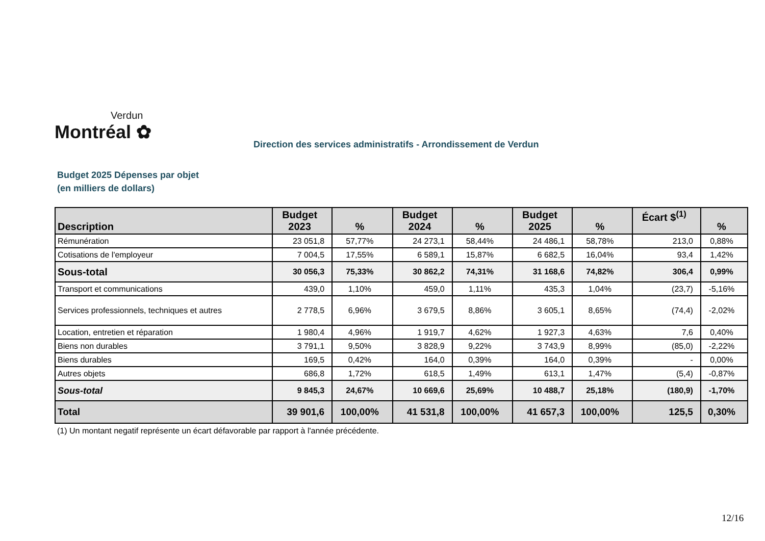Verdun
Montréal ✿
Direction des services administratifs - Arrondissement de Verdun
Budget 2025 Dépenses par objet
(en milliers de dollars)
| Description | Budget 2023 | % | Budget 2024 | % | Budget 2025 | % | Écart $<sup>(1)</sup> | % |
| --- | --- | --- | --- | --- | --- | --- | --- | --- |
| Rémunération | 23 051,8 | 57,77% | 24 273,1 | 58,44% | 24 486,1 | 58,78% | 213,0 | 0,88% |
| Cotisations de l'employeur | 7 004,5 | 17,55% | 6 589,1 | 15,87% | 6 682,5 | 16,04% | 93,4 | 1,42% |
| Sous-total | 30 056,3 | 75,33% | 30 862,2 | 74,31% | 31 168,6 | 74,82% | 306,4 | 0,99% |
| Transport et communications | 439,0 | 1,10% | 459,0 | 1,11% | 435,3 | 1,04% | (23,7) | -5,16% |
| Services professionnels, techniques et autres | 2 778,5 | 6,96% | 3 679,5 | 8,86% | 3 605,1 | 8,65% | (74,4) | -2,02% |
| Location, entretien et réparation | 1 980,4 | 4,96% | 1 919,7 | 4,62% | 1 927,3 | 4,63% | 7,6 | 0,40% |
| Biens non durables | 3 791,1 | 9,50% | 3 828,9 | 9,22% | 3 743,9 | 8,99% | (85,0) | -2,22% |
| Biens durables | 169,5 | 0,42% | 164,0 | 0,39% | 164,0 | 0,39% | - | 0,00% |
| Autres objets | 686,8 | 1,72% | 618,5 | 1,49% | 613,1 | 1,47% | (5,4) | -0,87% |
| Sous-total | 9 845,3 | 24,67% | 10 669,6 | 25,69% | 10 488,7 | 25,18% | (180,9) | -1,70% |
| Total | 39 901,6 | 100,00% | 41 531,8 | 100,00% | 41 657,3 | 100,00% | 125,5 | 0,30% |
(1) Un montant negatif représente un écart défavorable par rapport à l'année précédente.
12/16